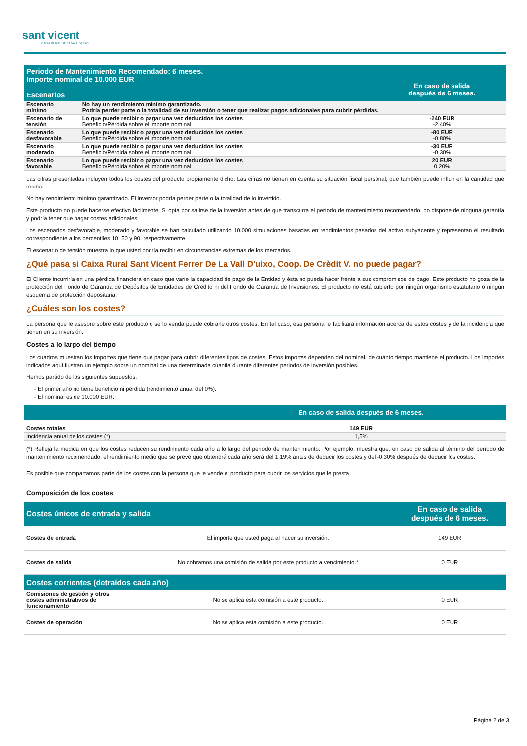sant vicent
CAIXA RURAL DE LA VALL D'UIXO
| Periodo de Mantenimiento Recomendado: 6 meses. Importe nominal de 10.000 EUR Escenarios | | En caso de salida después de 6 meses. |
| Escenario mínimo | No hay un rendimiento mínimo garantizado. Podría perder parte o la totalidad de su inversión o tener que realizar pagos adicionales para cubrir pérdidas. | |
| Escenario de tensión | Lo que puede recibir o pagar una vez deducidos los costes Beneficio/Pérdida sobre el importe nominal | -240 EUR -2,40% |
| Escenario desfavorable | Lo que puede recibir o pagar una vez deducidos los costes Beneficio/Pérdida sobre el importe nominal | -80 EUR -0,80% |
| Escenario moderado | Lo que puede recibir o pagar una vez deducidos los costes Beneficio/Pérdida sobre el importe nominal | -30 EUR -0,30% |
| Escenario favorable | Lo que puede recibir o pagar una vez deducidos los costes Beneficio/Pérdida sobre el importe nominal | 20 EUR 0,20% |
Las cifras presentadas incluyen todos los costes del producto propiamente dicho. Las cifras no tienen en cuenta su situación fiscal personal, que también puede influir en la cantidad que reciba.
No hay rendimiento mínimo garantizado. El inversor podría perder parte o la totalidad de lo invertido.
Este producto no puede hacerse efectivo fácilmente. Si opta por salirse de la inversión antes de que transcurra el período de mantenimiento recomendado, no dispone de ninguna garantía y podría tener que pagar costes adicionales.
Los escenarios desfavorable, moderado y favorable se han calculado utilizando 10.000 simulaciones basadas en rendimientos pasados del activo subyacente y representan el resultado correspondiente a los percentiles 10, 50 y 90, respectivamente.
El escenario de tensión muestra lo que usted podría recibir en circunstancias extremas de los mercados.
¿Qué pasa si Caixa Rural Sant Vicent Ferrer De La Vall D'uixo, Coop. De Crèdit V. no puede pagar?
El Cliente incurriría en una pérdida financiera en caso que varíe la capacidad de pago de la Entidad y ésta no pueda hacer frente a sus compromisos de pago. Este producto no goza de la protección del Fondo de Garantía de Depósitos de Entidades de Crédito ni del Fondo de Garantía de Inversiones. El producto no está cubierto por ningún organismo estatutario o ningún esquema de protección depositaria.
¿Cuáles son los costes?
La persona que le asesore sobre este producto o se lo venda puede cobrarle otros costes. En tal caso, esa persona le facilitará información acerca de estos costes y de la incidencia que tienen en su inversión.
Costes a lo largo del tiempo
Los cuadros muestran los importes que tiene que pagar para cubrir diferentes tipos de costes. Estos importes dependen del nominal, de cuánto tiempo mantiene el producto. Los importes indicados aquí ilustran un ejemplo sobre un nominal de una determinada cuantía durante diferentes periodos de inversión posibles.
Hemos partido de los siguientes supuestos:
- El primer año no tiene beneficio ni pérdida (rendimiento anual del 0%).
- El nominal es de 10.000 EUR.
| | En caso de salida después de 6 meses. |
| Costes totales | 149 EUR |
| Incidencia anual de los costes (*) | 1,5% |
(*) Refleja la medida en que los costes reducen su rendimiento cada año a lo largo del periodo de mantenimiento. Por ejemplo, muestra que, en caso de salida al término del período de mantenimiento recomendado, el rendimiento medio que se prevé que obtendrá cada año será del 1,19% antes de deducir los costes y del -0,30% después de deducir los costes.
Es posible que compartamos parte de los costes con la persona que le vende el producto para cubrir los servicios que le presta.
Composición de los costes
| Costes únicos de entrada y salida | | En caso de salida después de 6 meses. |
| Costes de entrada | El importe que usted paga al hacer su inversión. | 149 EUR |
| Costes de salida | No cobramos una comisión de salida por este producto a vencimiento.* | 0 EUR |
| Costes corrientes (detraídos cada año) | | |
| Comisiones de gestión y otros costes administrativos de funcionamiento | No se aplica esta comisión a este producto. | 0 EUR |
| Costes de operación | No se aplica esta comisión a este producto. | 0 EUR |
Página 2 de 3